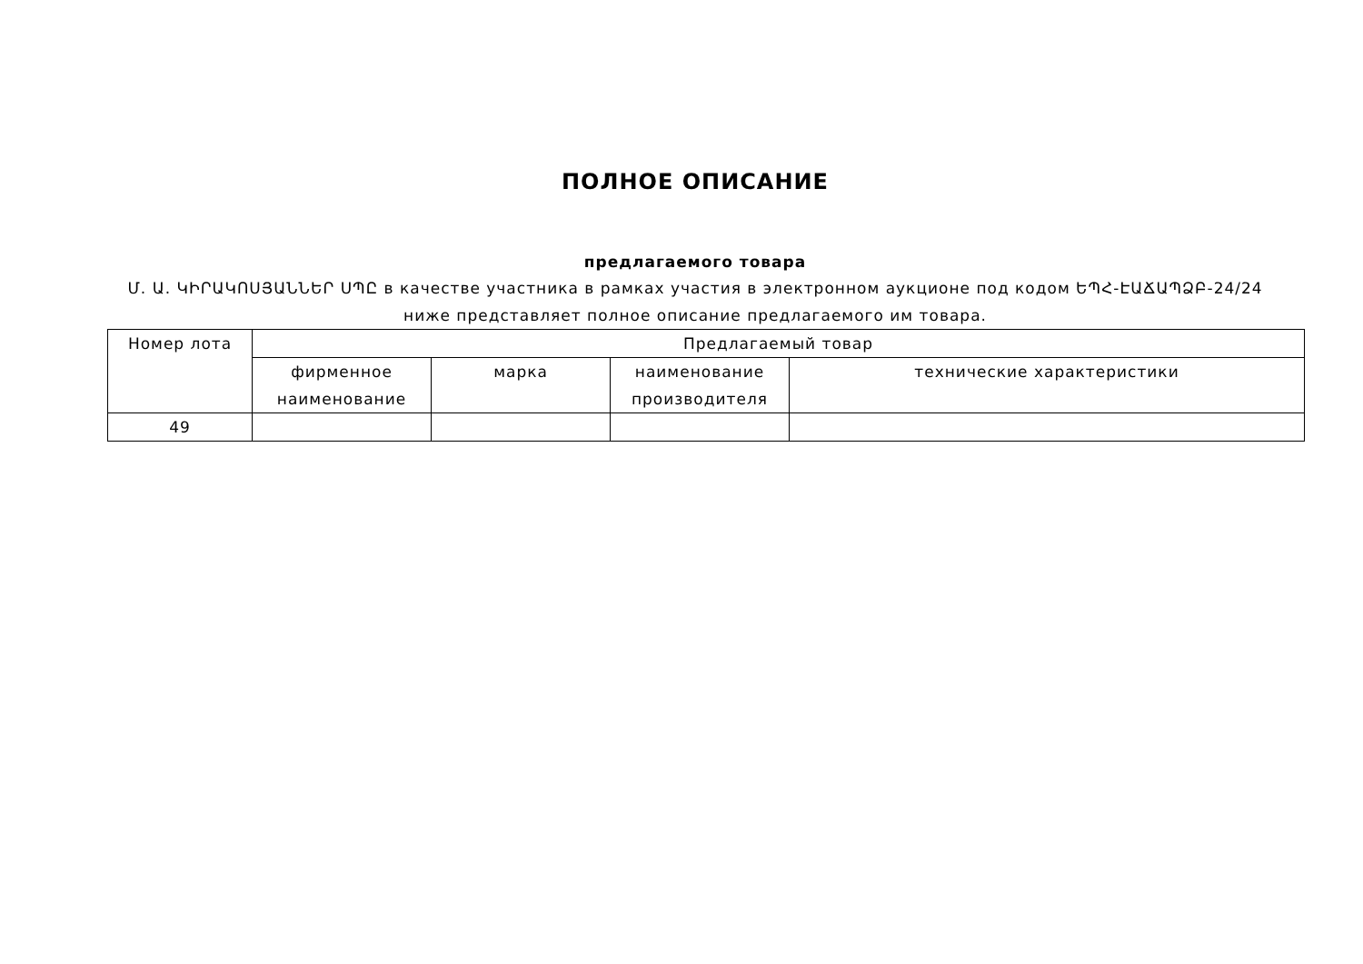ПОЛНОЕ ОПИСАНИЕ
предлагаемого товара
Մ. Ա. ԿԻՐԱԿՈՍՅԱՆՆԵՐ ՍՊԸ в качестве участника в рамках участия в электронном аукционе под кодом ԵՊՀ-ԷԱՃԱՊՁԲ-24/24
ниже представляет полное описание предлагаемого им товара.
| Номер лота | Предлагаемый товар | | | |
| --- | --- | --- | --- | --- |
| | фирменное наименование | марка | наименование производителя | технические характеристики |
| 49 | | | | |